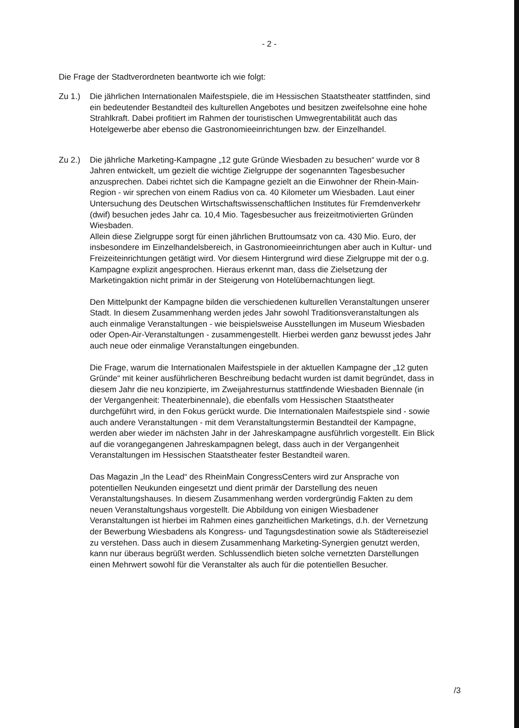- 2 -
Die Frage der Stadtverordneten beantworte ich wie folgt:
Zu 1.) Die jährlichen Internationalen Maifestspiele, die im Hessischen Staatstheater stattfinden, sind ein bedeutender Bestandteil des kulturellen Angebotes und besitzen zweifelsohne eine hohe Strahlkraft. Dabei profitiert im Rahmen der touristischen Umwegrentabilität auch das Hotelgewerbe aber ebenso die Gastronomieeinrichtungen bzw. der Einzelhandel.
Zu 2.) Die jährliche Marketing-Kampagne „12 gute Gründe Wiesbaden zu besuchen“ wurde vor 8 Jahren entwickelt, um gezielt die wichtige Zielgruppe der sogenannten Tagesbesucher anzusprechen. Dabei richtet sich die Kampagne gezielt an die Einwohner der Rhein-Main-Region - wir sprechen von einem Radius von ca. 40 Kilometer um Wiesbaden. Laut einer Untersuchung des Deutschen Wirtschaftswissenschaftlichen Institutes für Fremdenverkehr (dwif) besuchen jedes Jahr ca. 10,4 Mio. Tagesbesucher aus freizeitmotivierten Gründen Wiesbaden.
Allein diese Zielgruppe sorgt für einen jährlichen Bruttoumsatz von ca. 430 Mio. Euro, der insbesondere im Einzelhandelsbereich, in Gastronomieeinrichtungen aber auch in Kultur- und Freizeiteinrichtungen getätigt wird. Vor diesem Hintergrund wird diese Zielgruppe mit der o.g. Kampagne explizit angesprochen. Hieraus erkennt man, dass die Zielsetzung der Marketingaktion nicht primär in der Steigerung von Hotelübernachtungen liegt.
Den Mittelpunkt der Kampagne bilden die verschiedenen kulturellen Veranstaltungen unserer Stadt. In diesem Zusammenhang werden jedes Jahr sowohl Traditionsveranstaltungen als auch einmalige Veranstaltungen - wie beispielsweise Ausstellungen im Museum Wiesbaden oder Open-Air-Veranstaltungen - zusammengestellt. Hierbei werden ganz bewusst jedes Jahr auch neue oder einmalige Veranstaltungen eingebunden.
Die Frage, warum die Internationalen Maifestspiele in der aktuellen Kampagne der „12 guten Gründe“ mit keiner ausführlicheren Beschreibung bedacht wurden ist damit begründet, dass in diesem Jahr die neu konzipierte, im Zweijahresturnus stattfindende Wiesbaden Biennale (in der Vergangenheit: Theaterbinennale), die ebenfalls vom Hessischen Staatstheater durchgeführt wird, in den Fokus gerückt wurde. Die Internationalen Maifestspiele sind - sowie auch andere Veranstaltungen - mit dem Veranstaltungstermin Bestandteil der Kampagne, werden aber wieder im nächsten Jahr in der Jahreskampagne ausführlich vorgestellt. Ein Blick auf die vorangegangenen Jahreskampagnen belegt, dass auch in der Vergangenheit Veranstaltungen im Hessischen Staatstheater fester Bestandteil waren.
Das Magazin „In the Lead“ des RheinMain CongressCenters wird zur Ansprache von potentiellen Neukunden eingesetzt und dient primär der Darstellung des neuen Veranstaltungshauses. In diesem Zusammenhang werden vordergründig Fakten zu dem neuen Veranstaltungshaus vorgestellt. Die Abbildung von einigen Wiesbadener Veranstaltungen ist hierbei im Rahmen eines ganzheitlichen Marketings, d.h. der Vernetzung der Bewerbung Wiesbadens als Kongress- und Tagungsdestination sowie als Städtereiseziel zu verstehen. Dass auch in diesem Zusammenhang Marketing-Synergien genutzt werden, kann nur überaus begrüßt werden. Schlussendlich bieten solche vernetzten Darstellungen einen Mehrwert sowohl für die Veranstalter als auch für die potentiellen Besucher.
/3